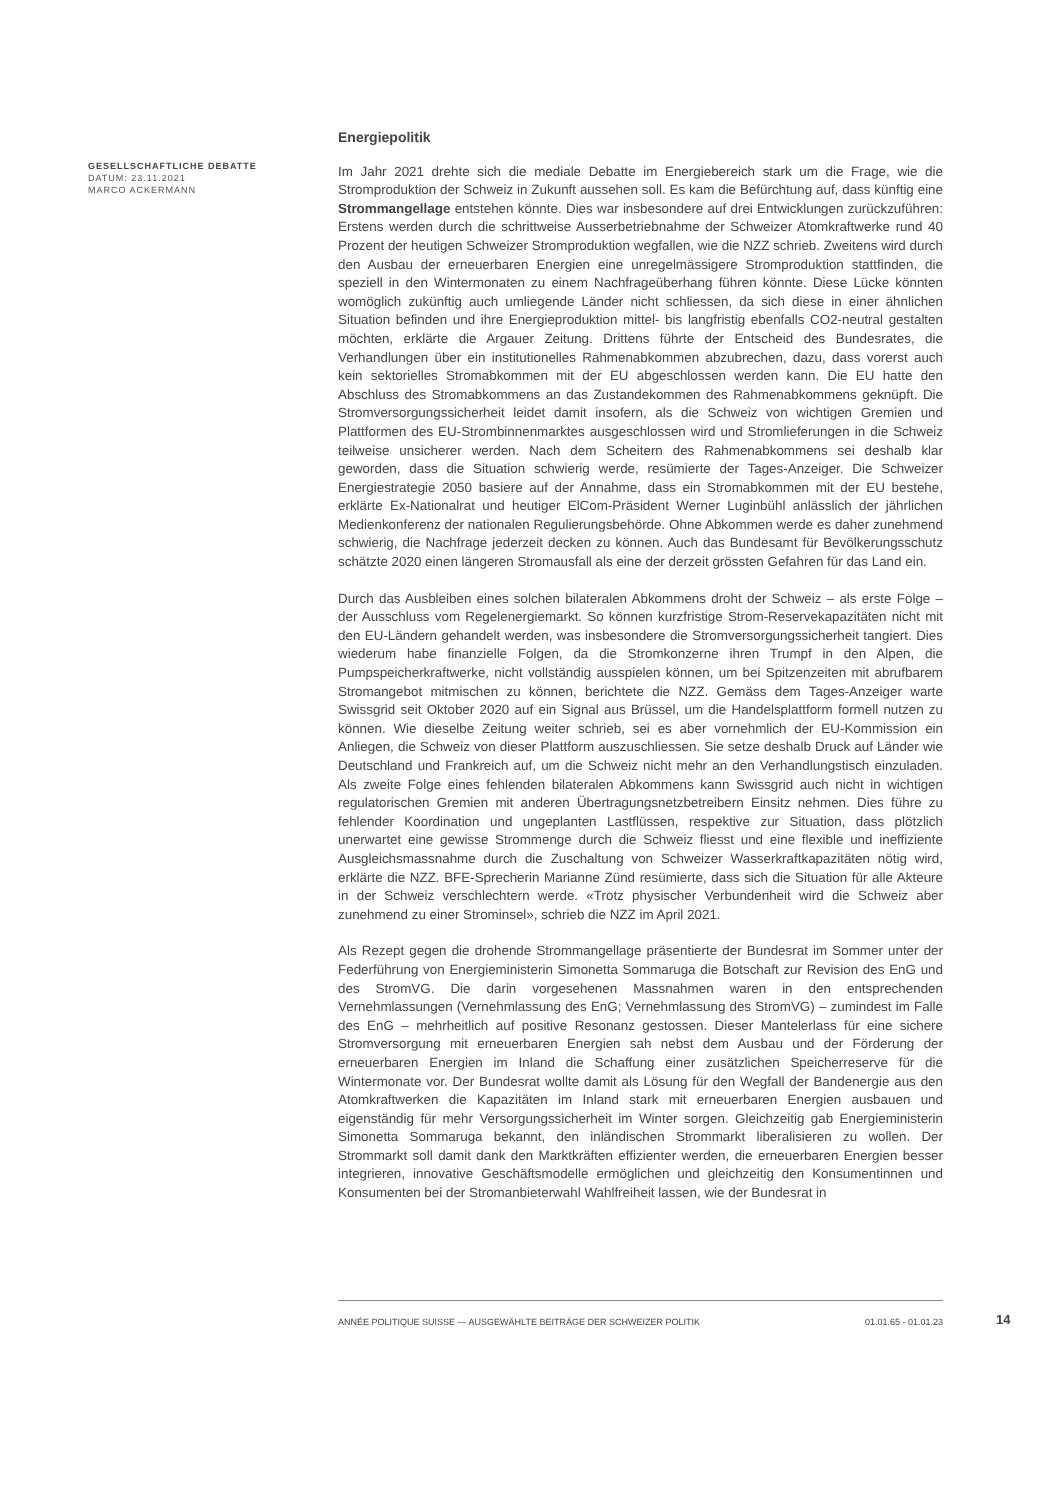GESELLSCHAFTLICHE DEBATTE
DATUM: 23.11.2021
MARCO ACKERMANN
Energiepolitik
Im Jahr 2021 drehte sich die mediale Debatte im Energiebereich stark um die Frage, wie die Stromproduktion der Schweiz in Zukunft aussehen soll. Es kam die Befürchtung auf, dass künftig eine Strommangellage entstehen könnte. Dies war insbesondere auf drei Entwicklungen zurückzuführen: Erstens werden durch die schrittweise Ausserbetriebnahme der Schweizer Atomkraftwerke rund 40 Prozent der heutigen Schweizer Stromproduktion wegfallen, wie die NZZ schrieb. Zweitens wird durch den Ausbau der erneuerbaren Energien eine unregelmässigere Stromproduktion stattfinden, die speziell in den Wintermonaten zu einem Nachfrageüberhang führen könnte. Diese Lücke könnten womöglich zukünftig auch umliegende Länder nicht schliessen, da sich diese in einer ähnlichen Situation befinden und ihre Energieproduktion mittel- bis langfristig ebenfalls CO2-neutral gestalten möchten, erklärte die Argauer Zeitung. Drittens führte der Entscheid des Bundesrates, die Verhandlungen über ein institutionelles Rahmenabkommen abzubrechen, dazu, dass vorerst auch kein sektorielles Stromabkommen mit der EU abgeschlossen werden kann. Die EU hatte den Abschluss des Stromabkommens an das Zustandekommen des Rahmenabkommens geknüpft. Die Stromversorgungssicherheit leidet damit insofern, als die Schweiz von wichtigen Gremien und Plattformen des EU-Strombinnenmarktes ausgeschlossen wird und Stromlieferungen in die Schweiz teilweise unsicherer werden. Nach dem Scheitern des Rahmenabkommens sei deshalb klar geworden, dass die Situation schwierig werde, resümierte der Tages-Anzeiger. Die Schweizer Energiestrategie 2050 basiere auf der Annahme, dass ein Stromabkommen mit der EU bestehe, erklärte Ex-Nationalrat und heutiger ElCom-Präsident Werner Luginbühl anlässlich der jährlichen Medienkonferenz der nationalen Regulierungsbehörde. Ohne Abkommen werde es daher zunehmend schwierig, die Nachfrage jederzeit decken zu können. Auch das Bundesamt für Bevölkerungsschutz schätzte 2020 einen längeren Stromausfall als eine der derzeit grössten Gefahren für das Land ein.
Durch das Ausbleiben eines solchen bilateralen Abkommens droht der Schweiz – als erste Folge – der Ausschluss vom Regelenergiemarkt. So können kurzfristige Strom-Reservekapazitäten nicht mit den EU-Ländern gehandelt werden, was insbesondere die Stromversorgungssicherheit tangiert. Dies wiederum habe finanzielle Folgen, da die Stromkonzerne ihren Trumpf in den Alpen, die Pumpspeicherkraftwerke, nicht vollständig ausspielen können, um bei Spitzenzeiten mit abrufbarem Stromangebot mitmischen zu können, berichtete die NZZ. Gemäss dem Tages-Anzeiger warte Swissgrid seit Oktober 2020 auf ein Signal aus Brüssel, um die Handelsplattform formell nutzen zu können. Wie dieselbe Zeitung weiter schrieb, sei es aber vornehmlich der EU-Kommission ein Anliegen, die Schweiz von dieser Plattform auszuschliessen. Sie setze deshalb Druck auf Länder wie Deutschland und Frankreich auf, um die Schweiz nicht mehr an den Verhandlungstisch einzuladen. Als zweite Folge eines fehlenden bilateralen Abkommens kann Swissgrid auch nicht in wichtigen regulatorischen Gremien mit anderen Übertragungsnetzbetreibern Einsitz nehmen. Dies führe zu fehlender Koordination und ungeplanten Lastflüssen, respektive zur Situation, dass plötzlich unerwartet eine gewisse Strommenge durch die Schweiz fliesst und eine flexible und ineffiziente Ausgleichsmassnahme durch die Zuschaltung von Schweizer Wasserkraftkapazitäten nötig wird, erklärte die NZZ. BFE-Sprecherin Marianne Zünd resümierte, dass sich die Situation für alle Akteure in der Schweiz verschlechtern werde. «Trotz physischer Verbundenheit wird die Schweiz aber zunehmend zu einer Strominsel», schrieb die NZZ im April 2021.
Als Rezept gegen die drohende Strommangellage präsentierte der Bundesrat im Sommer unter der Federführung von Energieministerin Simonetta Sommaruga die Botschaft zur Revision des EnG und des StromVG. Die darin vorgesehenen Massnahmen waren in den entsprechenden Vernehmlassungen (Vernehmlassung des EnG; Vernehmlassung des StromVG) – zumindest im Falle des EnG – mehrheitlich auf positive Resonanz gestossen. Dieser Mantelerlass für eine sichere Stromversorgung mit erneuerbaren Energien sah nebst dem Ausbau und der Förderung der erneuerbaren Energien im Inland die Schaffung einer zusätzlichen Speicherreserve für die Wintermonate vor. Der Bundesrat wollte damit als Lösung für den Wegfall der Bandenergie aus den Atomkraftwerken die Kapazitäten im Inland stark mit erneuerbaren Energien ausbauen und eigenständig für mehr Versorgungssicherheit im Winter sorgen. Gleichzeitig gab Energieministerin Simonetta Sommaruga bekannt, den inländischen Strommarkt liberalisieren zu wollen. Der Strommarkt soll damit dank den Marktkräften effizienter werden, die erneuerbaren Energien besser integrieren, innovative Geschäftsmodelle ermöglichen und gleichzeitig den Konsumentinnen und Konsumenten bei der Stromanbieterwahl Wahlfreiheit lassen, wie der Bundesrat in
ANNÉE POLITIQUE SUISSE — AUSGEWÄHLTE BEITRÄGE DER SCHWEIZER POLITIK 01.01.65 - 01.01.23
14